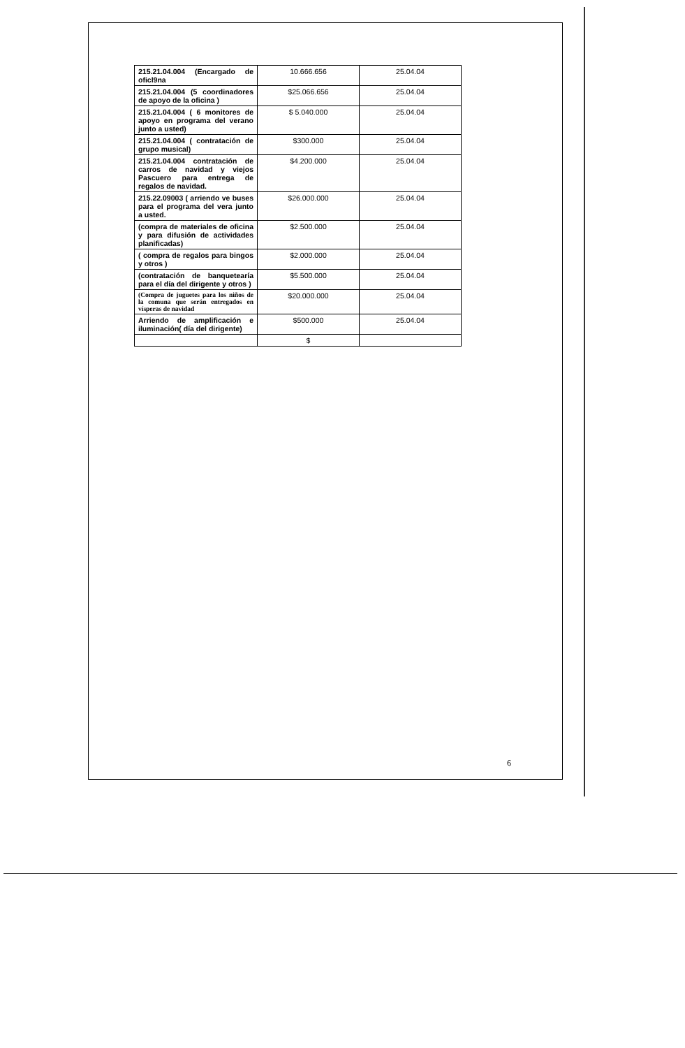| 215.21.04.004 (Encargado de oficl9na | 10.666.656 | 25.04.04 |
| 215.21.04.004 (5 coordinadores de apoyo de la oficina ) | $25.066.656 | 25.04.04 |
| 215.21.04.004 ( 6 monitores de apoyo en programa del verano junto a usted) | $ 5.040.000 | 25.04.04 |
| 215.21.04.004 ( contratación de grupo musical) | $300.000 | 25.04.04 |
| 215.21.04.004 contratación de carros de navidad y viejos Pascuero para entrega de regalos de navidad. | $4.200.000 | 25.04.04 |
| 215.22.09003 ( arriendo ve buses para el programa del vera junto a usted. | $26.000.000 | 25.04.04 |
| (compra de materiales de oficina y para difusión de actividades planificadas) | $2.500.000 | 25.04.04 |
| ( compra de regalos para bingos y otros ) | $2.000.000 | 25.04.04 |
| (contratación de banquetearía para el día del dirigente y otros ) | $5.500.000 | 25.04.04 |
| (Compra de juguetes para los niños de la comuna que serán entregados en vísperas de navidad | $20.000.000 | 25.04.04 |
| Arriendo de amplificación e iluminación( día del dirigente) | $500.000 | 25.04.04 |
| | $ | |
6